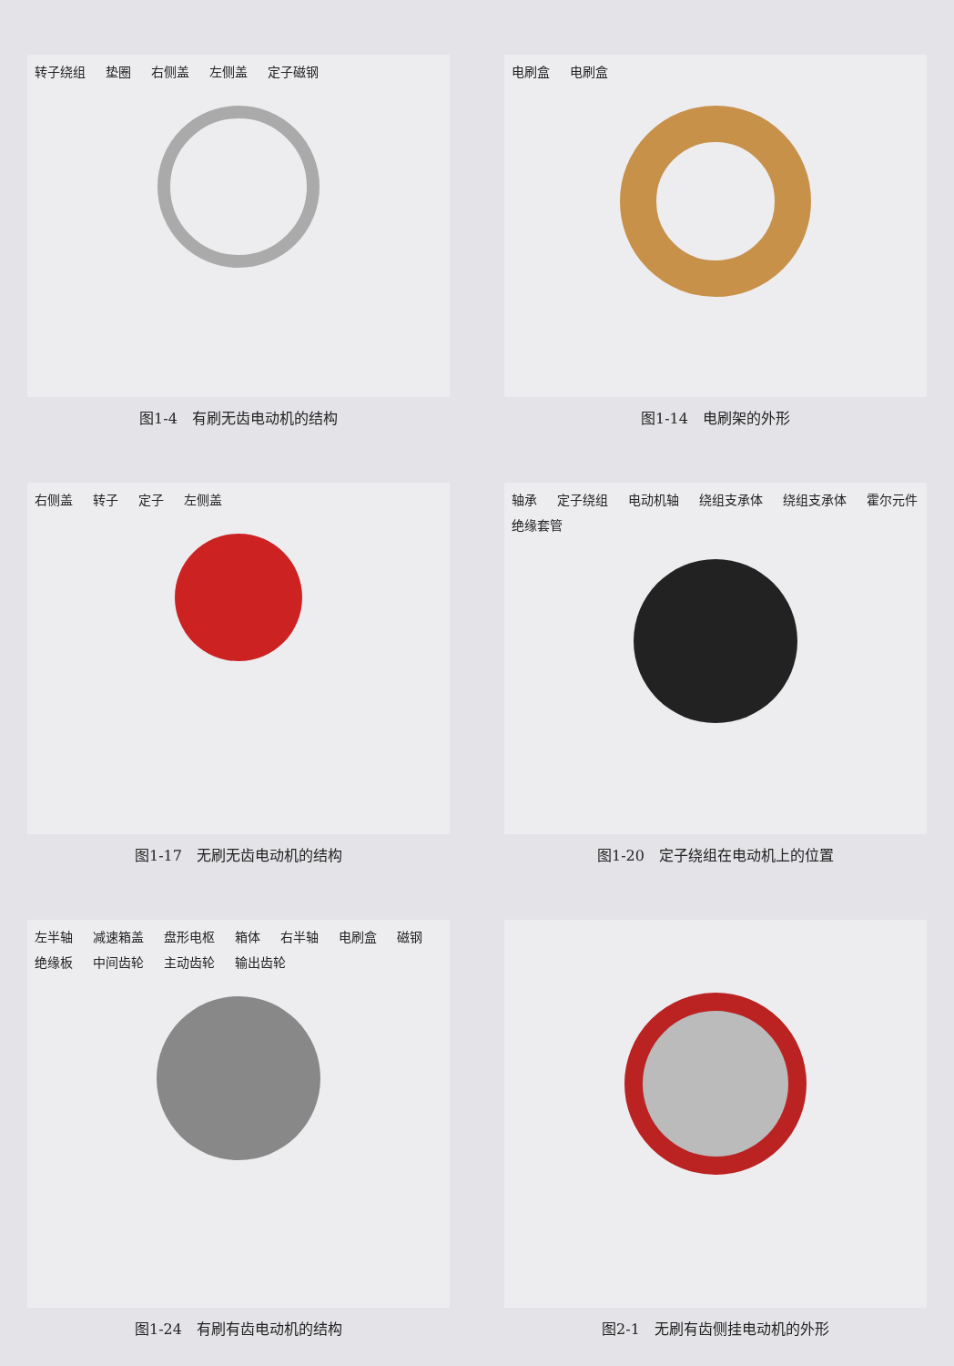转子绕组 垫圈 右侧盖 左侧盖 定子磁钢
图1-4　有刷无齿电动机的结构
电刷盒 电刷盒
图1-14　电刷架的外形
右侧盖 转子 定子 左侧盖
图1-17　无刷无齿电动机的结构
轴承 定子绕组 电动机轴 绕组支承体 绕组支承体 霍尔元件 绝缘套管
图1-20　定子绕组在电动机上的位置
左半轴 减速箱盖 盘形电枢 箱体 右半轴 电刷盒 磁钢 绝缘板 中间齿轮 主动齿轮 输出齿轮
图1-24　有刷有齿电动机的结构
图2-1　无刷有齿侧挂电动机的外形